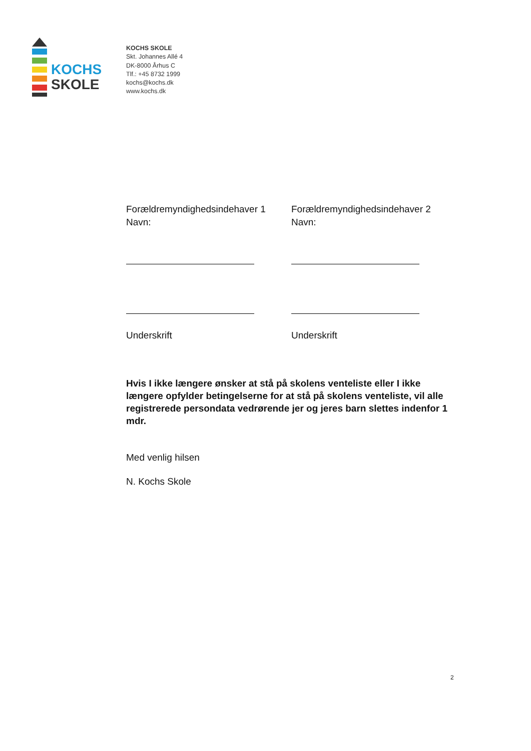KOCHS
SKOLE
KOCHS SKOLE
Skt. Johannes Allé 4
DK-8000 Århus C
Tlf.: +45 8732 1999
kochs@kochs.dk
www.kochs.dk
Forældremyndighedsindehaver 1
Navn:
Underskrift
Forældremyndighedsindehaver 2
Navn:
Underskrift
Hvis I ikke længere ønsker at stå på skolens venteliste eller I ikke længere opfylder betingelserne for at stå på skolens venteliste, vil alle registrerede persondata vedrørende jer og jeres barn slettes indenfor 1 mdr.
Med venlig hilsen
N. Kochs Skole
2